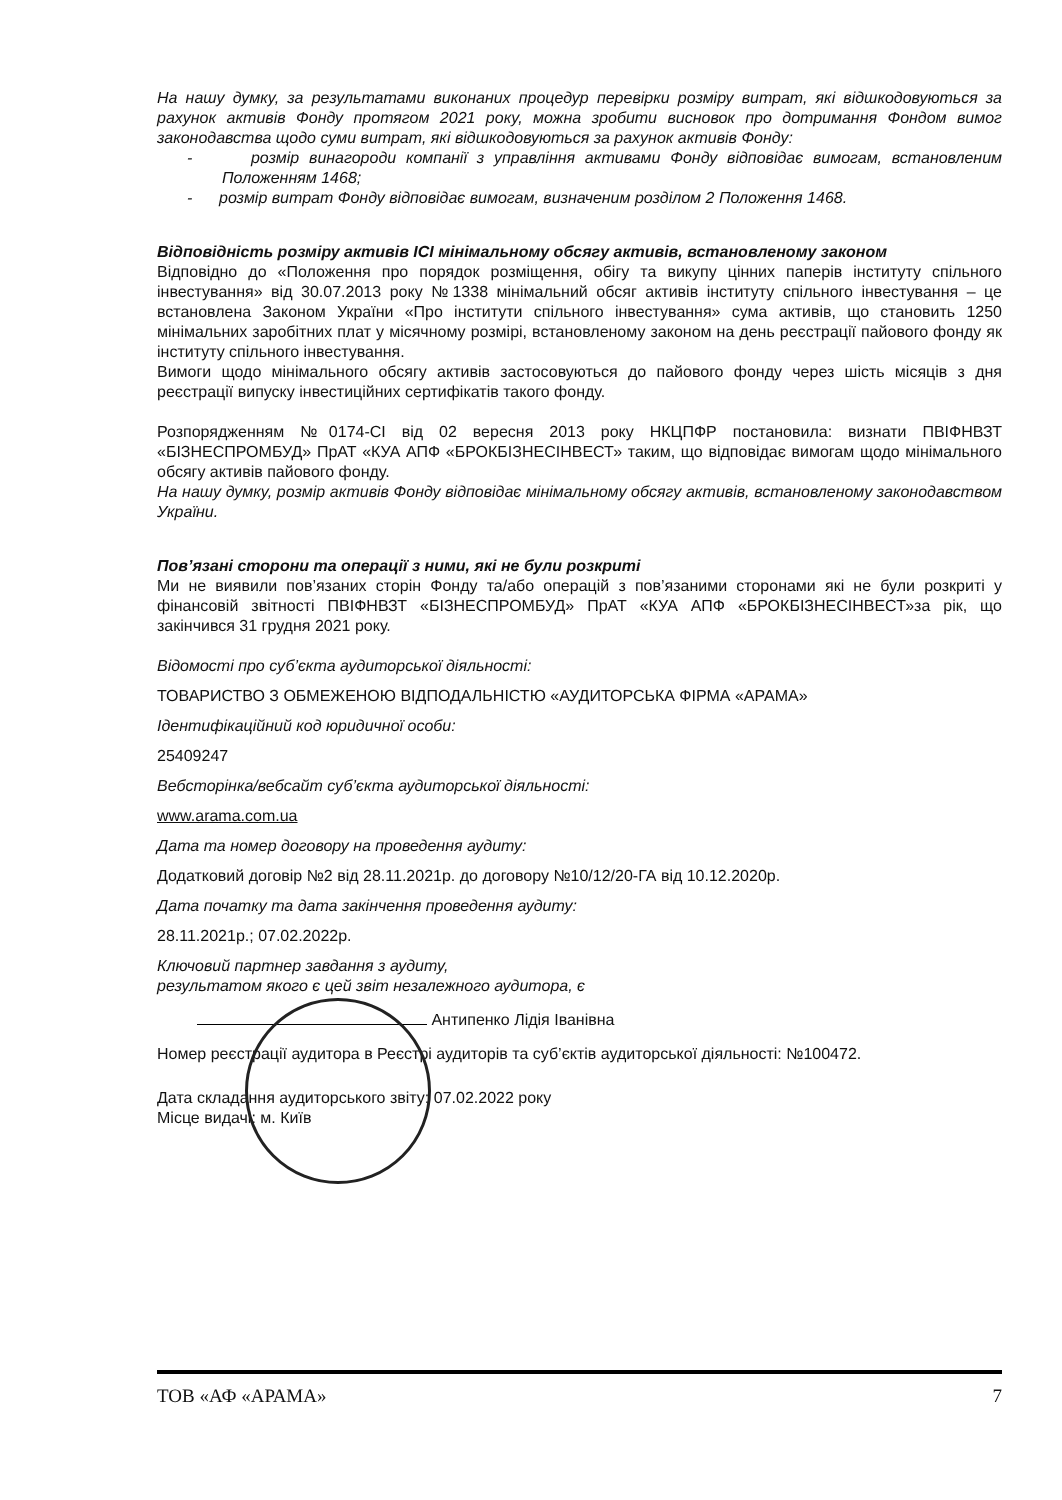На нашу думку, за результатами виконаних процедур перевірки розміру витрат, які відшкодовуються за рахунок активів Фонду протягом 2021 року, можна зробити висновок про дотримання Фондом вимог законодавства щодо суми витрат, які відшкодовуються за рахунок активів Фонду:
- розмір винагороди компанії з управління активами Фонду відповідає вимогам, встановленим Положенням 1468;
- розмір витрат Фонду відповідає вимогам, визначеним розділом 2 Положення 1468.
Відповідність розміру активів ІСІ мінімальному обсягу активів, встановленому законом
Відповідно до «Положення про порядок розміщення, обігу та викупу цінних паперів інституту спільного інвестування» від 30.07.2013 року №1338 мінімальний обсяг активів інституту спільного інвестування – це встановлена Законом України «Про інститути спільного інвестування» сума активів, що становить 1250 мінімальних заробітних плат у місячному розмірі, встановленому законом на день реєстрації пайового фонду як інституту спільного інвестування.
Вимоги щодо мінімального обсягу активів застосовуються до пайового фонду через шість місяців з дня реєстрації випуску інвестиційних сертифікатів такого фонду.
Розпорядженням №0174-СІ від 02 вересня 2013 року НКЦПФР постановила: визнати ПВІФНВЗТ «БІЗНЕСПРОМБУД» ПрАТ «КУА АПФ «БРОКБІЗНЕСІНВЕСТ» таким, що відповідає вимогам щодо мінімального обсягу активів пайового фонду.
На нашу думку, розмір активів Фонду відповідає мінімальному обсягу активів, встановленому законодавством України.
Пов’язані сторони та операції з ними, які не були розкриті
Ми не виявили пов’язаних сторін Фонду та/або операцій з пов’язаними сторонами які не були розкриті у фінансовій звітності ПВІФНВЗТ «БІЗНЕСПРОМБУД» ПрАТ «КУА АПФ «БРОКБІЗНЕСІНВЕСТ»за рік, що закінчився 31 грудня 2021 року.
Відомості про суб’єкта аудиторської діяльності:
ТОВАРИСТВО З ОБМЕЖЕНОЮ ВІДПОДАЛЬНІСТЮ «АУДИТОРСЬКА ФІРМА «АРАМА»
Ідентифікаційний код юридичної особи:
25409247
Вебсторінка/вебсайт суб’єкта аудиторської діяльності:
www.arama.com.ua
Дата та номер договору на проведення аудиту:
Додатковий договір №2 від 28.11.2021р. до договору №10/12/20-ГА від 10.12.2020р.
Дата початку та дата закінчення проведення аудиту:
28.11.2021р.; 07.02.2022р.
Ключовий партнер завдання з аудиту,
результатом якого є цей звіт незалежного аудитора, є
Антипенко Лідія Іванівна
Номер реєстрації аудитора в Реєстрі аудиторів та суб’єктів аудиторської діяльності: №100472.
Дата складання аудиторського звіту: 07.02.2022 року
Місце видачі: м. Київ
ТОВ «АФ «АРАМА» 7